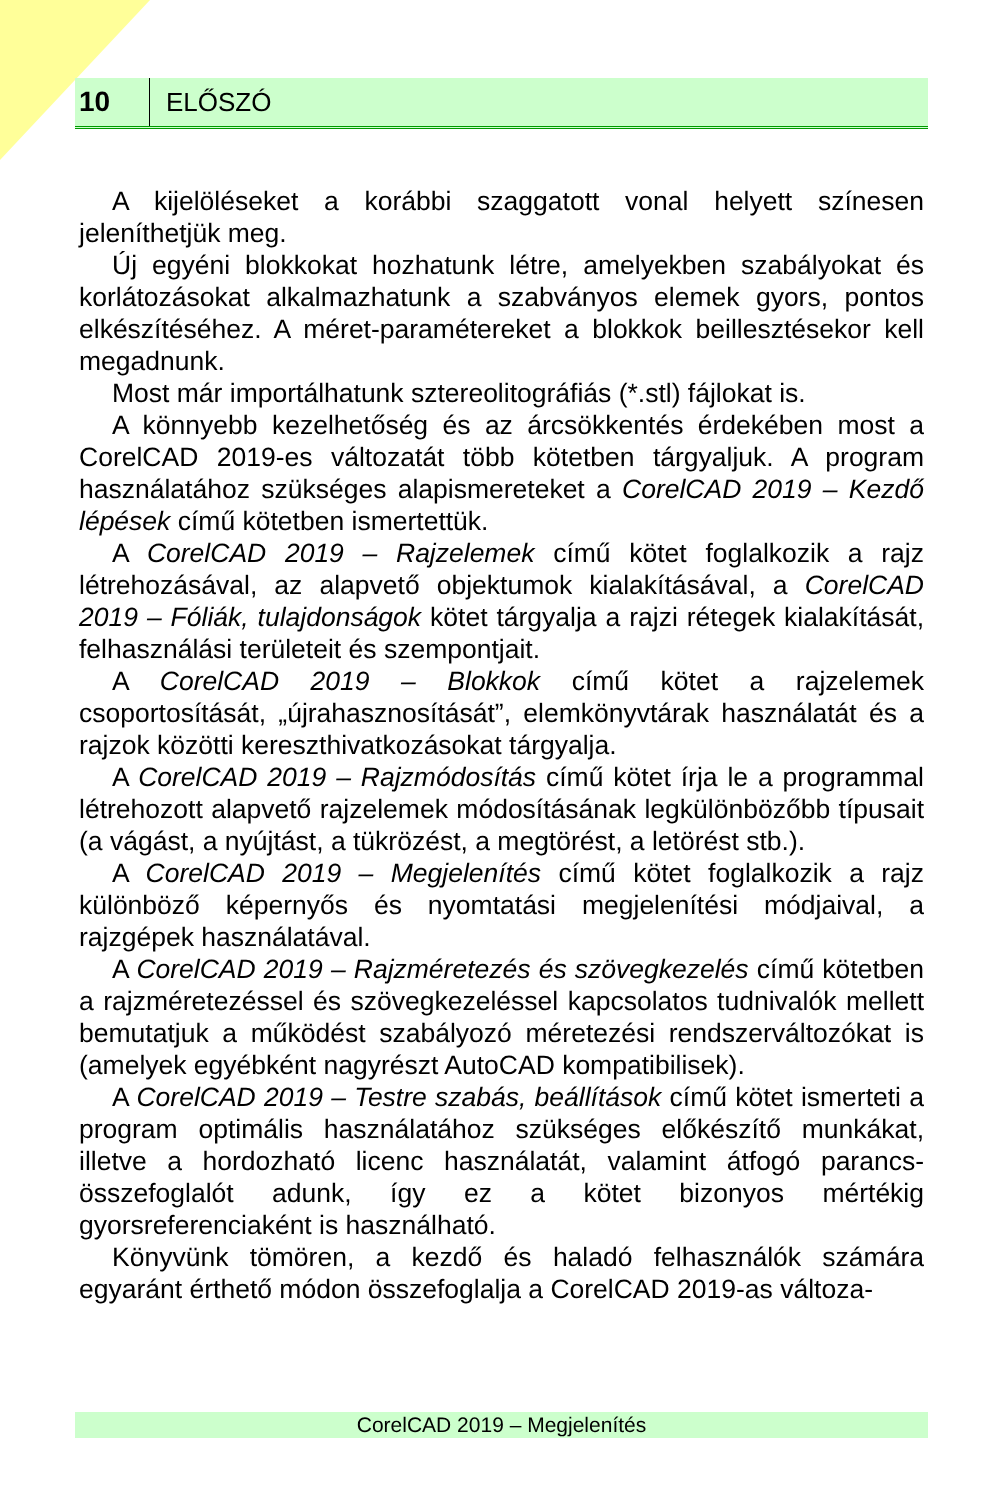10
ELŐSZÓ
A kijelöléseket a korábbi szaggatott vonal helyett színesen jeleníthetjük meg.
Új egyéni blokkokat hozhatunk létre, amelyekben szabályokat és korlátozásokat alkalmazhatunk a szabványos elemek gyors, pontos elkészítéséhez. A méret-paramétereket a blokkok beillesztésekor kell megadnunk.
Most már importálhatunk sztereolitográfiás (*.stl) fájlokat is.
A könnyebb kezelhetőség és az árcsökkentés érdekében most a CorelCAD 2019-es változatát több kötetben tárgyaljuk. A program használatához szükséges alapismereteket a CorelCAD 2019 – Kezdő lépések című kötetben ismertettük.
A CorelCAD 2019 – Rajzelemek című kötet foglalkozik a rajz létrehozásával, az alapvető objektumok kialakításával, a CorelCAD 2019 – Fóliák, tulajdonságok kötet tárgyalja a rajzi rétegek kialakítását, felhasználási területeit és szempontjait.
A CorelCAD 2019 – Blokkok című kötet a rajzelemek csoportosítását, „újrahasznosítását”, elemkönyvtárak használatát és a rajzok közötti kereszthivatkozásokat tárgyalja.
A CorelCAD 2019 – Rajzmódosítás című kötet írja le a programmal létrehozott alapvető rajzelemek módosításának legkülönbözőbb típusait (a vágást, a nyújtást, a tükrözést, a megtörést, a letörést stb.).
A CorelCAD 2019 – Megjelenítés című kötet foglalkozik a rajz különböző képernyős és nyomtatási megjelenítési módjaival, a rajzgépek használatával.
A CorelCAD 2019 – Rajzméretezés és szövegkezelés című kötetben a rajzméretezéssel és szövegkezeléssel kapcsolatos tudnivalók mellett bemutatjuk a működést szabályozó méretezési rendszerváltozókat is (amelyek egyébként nagyrészt AutoCAD kompatibilisek).
A CorelCAD 2019 – Testre szabás, beállítások című kötet ismerteti a program optimális használatához szükséges előkészítő munkákat, illetve a hordozható licenc használatát, valamint átfogó parancs-összefoglalót adunk, így ez a kötet bizonyos mértékig gyorsreferenciaként is használható.
Könyvünk tömören, a kezdő és haladó felhasználók számára egyaránt érthető módon összefoglalja a CorelCAD 2019-as változa-
CorelCAD 2019 – Megjelenítés